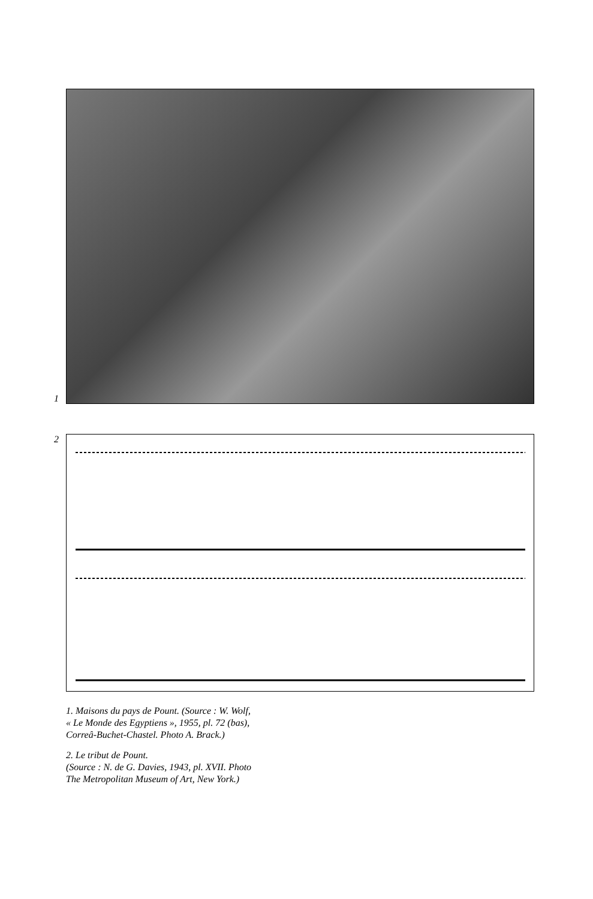1
2
1. Maisons du pays de Pount. (Source : W. Wolf,
« Le Monde des Egyptiens », 1955, pl. 72 (bas),
Correâ-Buchet-Chastel. Photo A. Brack.)
2. Le tribut de Pount.
(Source : N. de G. Davies, 1943, pl. XVII. Photo
The Metropolitan Museum of Art, New York.)